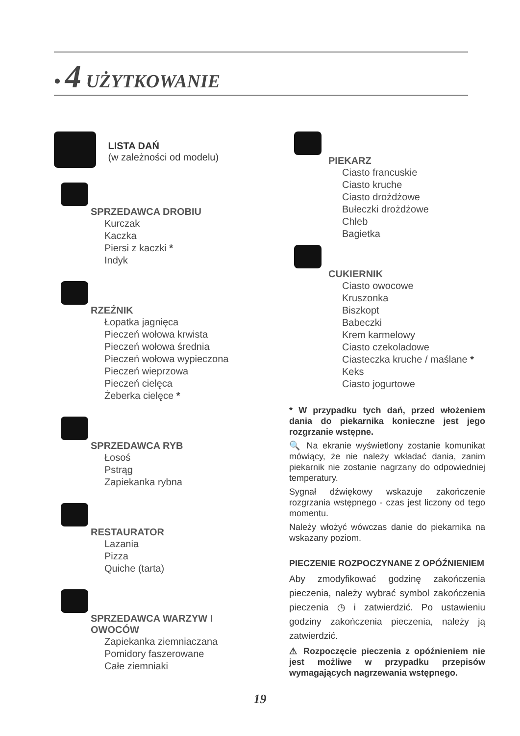• 4 UŻYTKOWANIE
LISTA DAŃ
(w zależności od modelu)
SPRZEDAWCA DROBIU
Kurczak
Kaczka
Piersi z kaczki *
Indyk
RZEŹNIK
Łopatka jagnięca
Pieczeń wołowa krwista
Pieczeń wołowa średnia
Pieczeń wołowa wypieczona
Pieczeń wieprzowa
Pieczeń cielęca
Żeberka cielęce *
SPRZEDAWCA RYB
Łosoś
Pstrąg
Zapiekanka rybna
RESTAURATOR
Lazania
Pizza
Quiche (tarta)
SPRZEDAWCA WARZYW I
OWOCÓW
Zapiekanka ziemniaczana
Pomidory faszerowane
Całe ziemniaki
PIEKARZ
Ciasto francuskie
Ciasto kruche
Ciasto drożdżowe
Bułeczki drożdżowe
Chleb
Bagietka
CUKIERNIK
Ciasto owocowe
Kruszonka
Biszkopt
Babeczki
Krem karmelowy
Ciasto czekoladowe
Ciasteczka kruche / maślane *
Keks
Ciasto jogurtowe
* W przypadku tych dań, przed włożeniem dania do piekarnika konieczne jest jego rozgrzanie wstępne.
🔍 Na ekranie wyświetlony zostanie komunikat mówiący, że nie należy wkładać dania, zanim piekarnik nie zostanie nagrzany do odpowiedniej temperatury.
Sygnał dźwiękowy wskazuje zakończenie rozgrzania wstępnego - czas jest liczony od tego momentu.
Należy włożyć wówczas danie do piekarnika na wskazany poziom.
PIECZENIE ROZPOCZYNANE Z OPÓŹNIENIEM
Aby zmodyfikować godzinę zakończenia pieczenia, należy wybrać symbol zakończenia pieczenia ◷ i zatwierdzić. Po ustawieniu godziny zakończenia pieczenia, należy ją zatwierdzić.
⚠ Rozpoczęcie pieczenia z opóźnieniem nie jest możliwe w przypadku przepisów wymagających nagrzewania wstępnego.
19